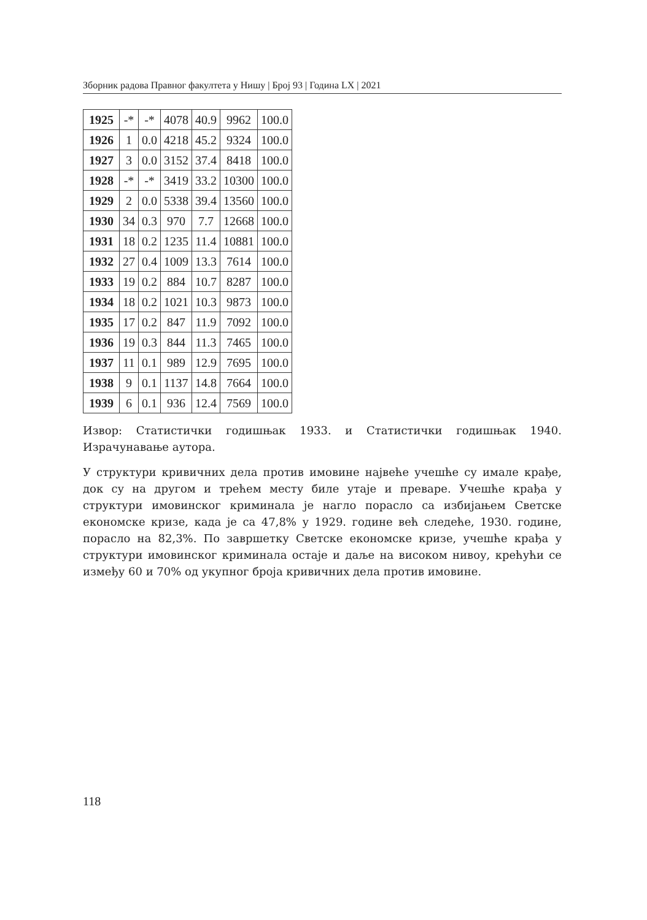Зборник радова Правног факултета у Нишу | Број 93 | Година LX | 2021
| 1925 | -* | -* | 4078 | 40.9 | 9962 | 100.0 |
| 1926 | 1 | 0.0 | 4218 | 45.2 | 9324 | 100.0 |
| 1927 | 3 | 0.0 | 3152 | 37.4 | 8418 | 100.0 |
| 1928 | -* | -* | 3419 | 33.2 | 10300 | 100.0 |
| 1929 | 2 | 0.0 | 5338 | 39.4 | 13560 | 100.0 |
| 1930 | 34 | 0.3 | 970 | 7.7 | 12668 | 100.0 |
| 1931 | 18 | 0.2 | 1235 | 11.4 | 10881 | 100.0 |
| 1932 | 27 | 0.4 | 1009 | 13.3 | 7614 | 100.0 |
| 1933 | 19 | 0.2 | 884 | 10.7 | 8287 | 100.0 |
| 1934 | 18 | 0.2 | 1021 | 10.3 | 9873 | 100.0 |
| 1935 | 17 | 0.2 | 847 | 11.9 | 7092 | 100.0 |
| 1936 | 19 | 0.3 | 844 | 11.3 | 7465 | 100.0 |
| 1937 | 11 | 0.1 | 989 | 12.9 | 7695 | 100.0 |
| 1938 | 9 | 0.1 | 1137 | 14.8 | 7664 | 100.0 |
| 1939 | 6 | 0.1 | 936 | 12.4 | 7569 | 100.0 |
Извор: Статистички годишњак 1933. и Статистички годишњак 1940. Израчунавање аутора.
У структури кривичних дела против имовине највеће учешће су имале крађе, док су на другом и трећем месту биле утаје и преваре. Учешће крађа у структури имовинског криминала је нагло порасло са избијањем Светске економске кризе, када је са 47,8% у 1929. године већ следеће, 1930. године, порасло на 82,3%. По завршетку Светске економске кризе, учешће крађа у структури имовинског криминала остаје и даље на високом нивоу, крећући се између 60 и 70% од укупног броја кривичних дела против имовине.
118